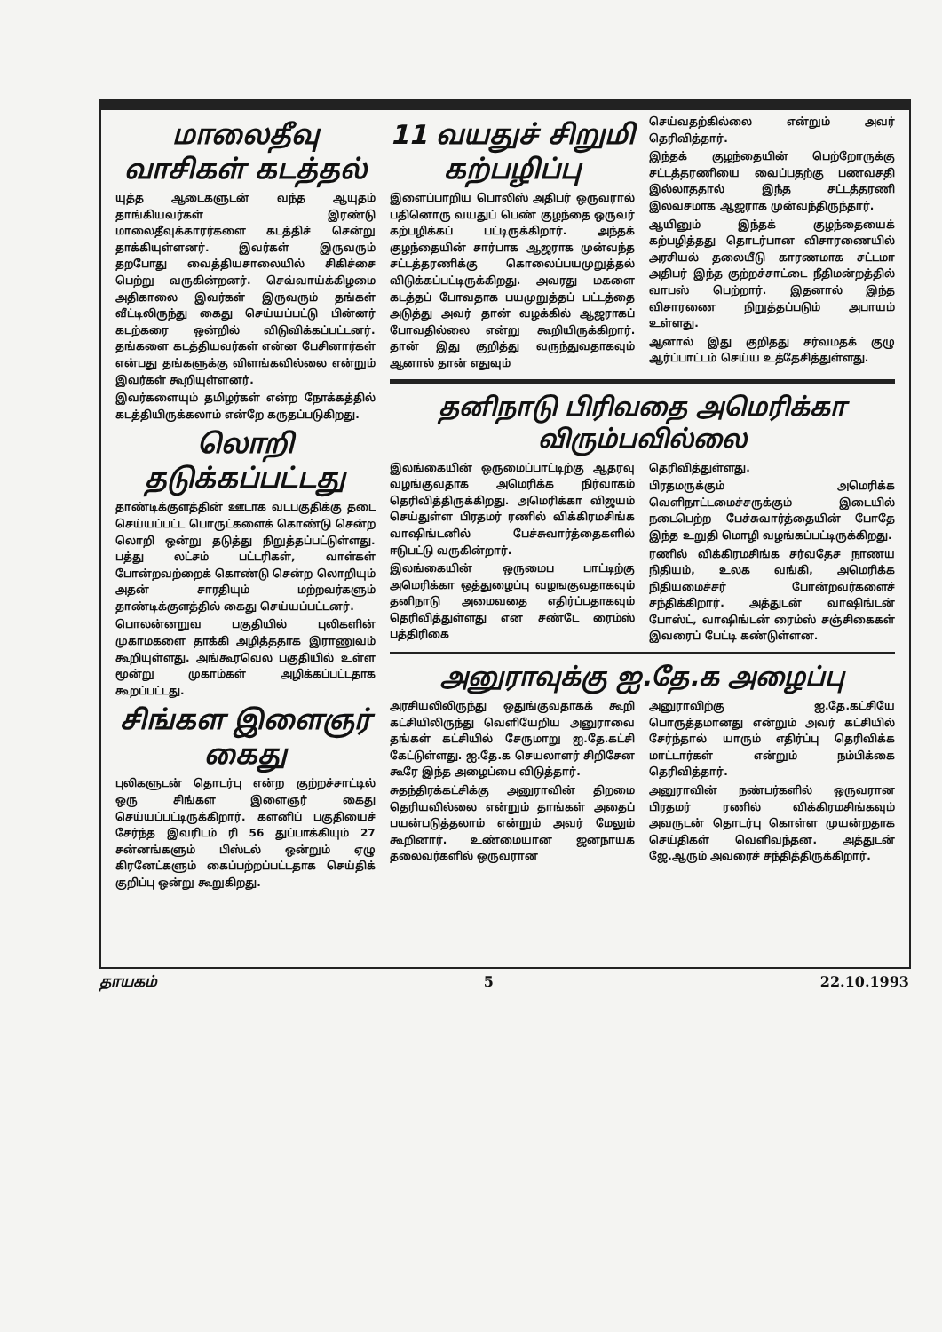மாலைதீவு வாசிகள் கடத்தல்
யுத்த ஆடைகளுடன் வந்த ஆயுதம் தாங்கியவர்கள் இரண்டு மாலைதீவுக்காரர்களை கடத்திச் சென்று தாக்கியுள்ளனர். இவர்கள் இருவரும் தறபோது வைத்தியசாலையில் சிகிச்சை பெற்று வருகின்றனர். செவ்வாய்க்கிழமை அதிகாலை இவர்கள் இருவரும் தங்கள் வீட்டிலிருந்து கைது செய்யப்பட்டு பின்னர் கடற்கரை ஒன்றில் விடுவிக்கப்பட்டனர். தங்களை கடத்தியவர்கள் என்ன பேசினார்கள் என்பது தங்களுக்கு விளங்கவில்லை என்றும் இவர்கள் கூறியுள்ளனர்.
இவர்களையும் தமிழர்கள் என்ற நோக்கத்தில் கடத்தியிருக்கலாம் என்றே கருதப்படுகிறது.
லொறி தடுக்கப்பட்டது
தாண்டிக்குளத்தின் ஊடாக வடபகுதிக்கு தடை செய்யப்பட்ட பொருட்களைக் கொண்டு சென்ற லொறி ஒன்று தடுத்து நிறுத்தப்பட்டுள்ளது. பத்து லட்சம் பட்டரிகள், வாள்கள் போன்றவற்றைக் கொண்டு சென்ற லொறியும் அதன் சாரதியும் மற்றவர்களும் தாண்டிக்குளத்தில் கைது செய்யப்பட்டனர்.
பொலன்னறுவ பகுதியில் புலிகளின் முகாமகளை தாக்கி அழித்ததாக இராணுவம் கூறியுள்ளது. அங்கூரவெல பகுதியில் உள்ள மூன்று முகாம்கள் அழிக்கப்பட்டதாக கூறப்பட்டது.
சிங்கள இளைஞர் கைது
புலிகளுடன் தொடர்பு என்ற குற்றச்சாட்டில் ஒரு சிங்கள இளைஞர் கைது செய்யப்பட்டிருக்கிறார். களனிப் பகுதியைச் சேர்ந்த இவரிடம் ரி 56 துப்பாக்கியும் 27 சன்னங்களும் பிஸ்டல் ஒன்றும் ஏழு கிரனேட்களும் கைப்பற்றப்பட்டதாக செய்திக் குறிப்பு ஒன்று கூறுகிறது.
11 வயதுச் சிறுமி கற்பழிப்பு
இளைப்பாறிய பொலிஸ் அதிபர் ஒருவரால் பதினொரு வயதுப் பெண் குழந்தை ஒருவர் கற்பழிக்கப் பட்டிருக்கிறார். அந்தக் குழந்தையின் சார்பாக ஆஜராக முன்வந்த சட்டத்தரணிக்கு கொலைப்பயமுறுத்தல் விடுக்கப்பட்டிருக்கிறது. அவரது மகளை கடத்தப் போவதாக பயமுறுத்தப் பட்டத்தை அடுத்து அவர் தான் வழக்கில் ஆஜராகப் போவதில்லை என்று கூறியிருக்கிறார். தான் இது குறித்து வருந்துவதாகவும் ஆனால் தான் எதுவும்
செய்வதற்கில்லை என்றும் அவர் தெரிவித்தார்.
இந்தக் குழந்தையின் பெற்றோருக்கு சட்டத்தரணியை வைப்பதற்கு பணவசதி இல்லாததால் இந்த சட்டத்தரணி இலவசமாக ஆஜராக முன்வந்திருந்தார்.
ஆயினும் இந்தக் குழந்தையைக் கற்பழித்தது தொடர்பான விசாரணையில் அரசியல் தலையீடு காரணமாக சட்டமா அதிபர் இந்த குற்றச்சாட்டை நீதிமன்றத்தில் வாபஸ் பெற்றார். இதனால் இந்த விசாரணை நிறுத்தப்படும் அபாயம் உள்ளது.
ஆனால் இது குறிதது சர்வமதக் குழு ஆர்ப்பாட்டம் செய்ய உத்தேசித்துள்ளது.
தனிநாடு பிரிவதை அமெரிக்கா விரும்பவில்லை
இலங்கையின் ஒருமைப்பாட்டிற்கு ஆதரவு வழங்குவதாக அமெரிக்க நிர்வாகம் தெரிவித்திருக்கிறது. அமெரிக்கா விஜயம் செய்துள்ள பிரதமர் ரணில் விக்கிரமசிங்க வாஷிங்டனில் பேச்சுவார்த்தைகளில் ஈடுபட்டு வருகின்றார்.
இலங்கையின் ஒருமைப பாட்டிற்கு அமெரிக்கா ஒத்துழைப்பு வழஙகுவதாகவும் தனிநாடு அமைவதை எதிர்ப்பதாகவும் தெரிவித்துள்ளது என சண்டே ரைம்ஸ் பத்திரிகை
தெரிவித்துள்ளது.
பிரதமருக்கும் அமெரிக்க வெளிநாட்டமைச்சருக்கும் இடையில் நடைபெற்ற பேச்சுவார்த்தையின் போதே இந்த உறுதி மொழி வழங்கப்பட்டிருக்கிறது.
ரணில் விக்கிரமசிங்க சர்வதேச நாணய நிதியம், உலக வங்கி, அமெரிக்க நிதியமைச்சர் போன்றவர்களைச் சந்திக்கிறார். அத்துடன் வாஷிங்டன் போஸ்ட், வாஷிங்டன் ரைம்ஸ் சஞ்சிகைகள் இவரைப் பேட்டி கண்டுள்ளன.
அனுராவுக்கு ஐ.தே.க அழைப்பு
அரசியலிலிருந்து ஒதுங்குவதாகக் கூறி கட்சியிலிருந்து வெளியேறிய அனுராவை தங்கள் கட்சியில் சேருமாறு ஐ.தே.கட்சி கேட்டுள்ளது. ஐ.தே.க செயலாளர் சிறிசேன கூரே இந்த அழைப்பை விடுத்தார்.
சுதந்திரக்கட்சிக்கு அனுராவின் திறமை தெரியவில்லை என்றும் தாங்கள் அதைப் பயன்படுத்தலாம் என்றும் அவர் மேலும் கூறினார். உண்மையான ஜனநாயக தலைவர்களில் ஒருவரான
அனுராவிற்கு ஐ.தே.கட்சியே பொருத்தமானது என்றும் அவர் கட்சியில் சேர்ந்தால் யாரும் எதிர்ப்பு தெரிவிக்க மாட்டார்கள் என்றும் நம்பிக்கை தெரிவித்தார்.
அனுராவின் நண்பர்களில் ஒருவரான பிரதமர் ரணில் விக்கிரமசிங்கவும் அவருடன் தொடர்பு கொள்ள முயன்றதாக செய்திகள் வெளிவந்தன. அத்துடன் ஜே.ஆரும் அவரைச் சந்தித்திருக்கிறார்.
தாயகம் 5 22.10.1993